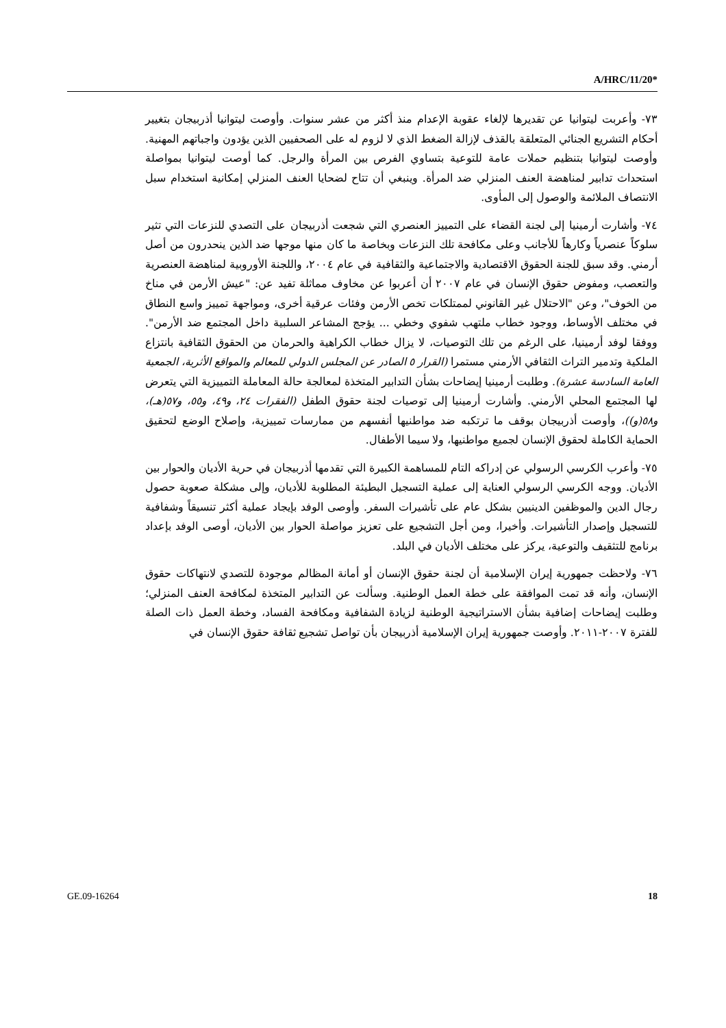A/HRC/11/20*
٧٣- وأعربت ليتوانيا عن تقديرها لإلغاء عقوبة الإعدام منذ أكثر من عشر سنوات. وأوصت ليتوانيا أذربيجان بتغيير أحكام التشريع الجنائي المتعلقة بالقذف لإزالة الضغط الذي لا لزوم له على الصحفيين الذين يؤدون واجباتهم المهنية. وأوصت ليتوانيا بتنظيم حملات عامة للتوعية بتساوي الفرص بين المرأة والرجل. كما أوصت ليتوانيا بمواصلة استحداث تدابير لمناهضة العنف المنزلي ضد المرأة. وينبغي أن تتاح لضحايا العنف المنزلي إمكانية استخدام سبل الانتصاف الملائمة والوصول إلى المأوى.
٧٤- وأشارت أرمينيا إلى لجنة القضاء على التمييز العنصري التي شجعت أذربيجان على التصدي للنزعات التي تثير سلوكاً عنصرياً وكارهاً للأجانب وعلى مكافحة تلك النزعات وبخاصة ما كان منها موجها ضد الذين ينحدرون من أصل أرمني. وقد سبق للجنة الحقوق الاقتصادية والاجتماعية والثقافية في عام ٢٠٠٤، واللجنة الأوروبية لمناهضة العنصرية والتعصب، ومفوض حقوق الإنسان في عام ٢٠٠٧ أن أعربوا عن مخاوف مماثلة تفيد عن: "عيش الأرمن في مناخ من الخوف"، وعن "الاحتلال غير القانوني لممتلكات تخص الأرمن وفئات عرقية أخرى، ومواجهة تمييز واسع النطاق في مختلف الأوساط، ووجود خطاب ملتهب شفوي وخطي ... يؤجج المشاعر السلبية داخل المجتمع ضد الأرمن". ووفقا لوفد أرمينيا، على الرغم من تلك التوصيات، لا يزال خطاب الكراهية والحرمان من الحقوق الثقافية بانتزاع الملكية وتدمير التراث الثقافي الأرمني مستمرا (القرار ٥ الصادر عن المجلس الدولي للمعالم والمواقع الأثرية، الجمعية العامة السادسة عشرة). وطلبت أرمينيا إيضاحات بشأن التدابير المتخذة لمعالجة حالة المعاملة التمييزية التي يتعرض لها المجتمع المحلي الأرمني. وأشارت أرمينيا إلى توصيات لجنة حقوق الطفل (الفقرات ٢٤، و٤٩، و٥٥، و٥٧(هـ)، و٥٨(و))، وأوصت أذربيجان بوقف ما ترتكبه ضد مواطنيها أنفسهم من ممارسات تمييزية، وإصلاح الوضع لتحقيق الحماية الكاملة لحقوق الإنسان لجميع مواطنيها، ولا سيما الأطفال.
٧٥- وأعرب الكرسي الرسولي عن إدراكه التام للمساهمة الكبيرة التي تقدمها أذربيجان في حرية الأديان والحوار بين الأديان. ووجه الكرسي الرسولي العناية إلى عملية التسجيل البطيئة المطلوبة للأديان، وإلى مشكلة صعوبة حصول رجال الدين والموظفين الدينيين بشكل عام على تأشيرات السفر. وأوصى الوفد بإيجاد عملية أكثر تنسيقاً وشفافية للتسجيل وإصدار التأشيرات. وأخيرا، ومن أجل التشجيع على تعزيز مواصلة الحوار بين الأديان، أوصى الوفد بإعداد برنامج للتثقيف والتوعية، يركز على مختلف الأديان في البلد.
٧٦- ولاحظت جمهورية إيران الإسلامية أن لجنة حقوق الإنسان أو أمانة المظالم موجودة للتصدي لانتهاكات حقوق الإنسان، وأنه قد تمت الموافقة على خطة العمل الوطنية. وسألت عن التدابير المتخذة لمكافحة العنف المنزلي؛ وطلبت إيضاحات إضافية بشأن الاستراتيجية الوطنية لزيادة الشفافية ومكافحة الفساد، وخطة العمل ذات الصلة للفترة ٢٠٠٧-٢٠١١. وأوصت جمهورية إيران الإسلامية أذربيجان بأن تواصل تشجيع ثقافة حقوق الإنسان في
GE.09-16264 18